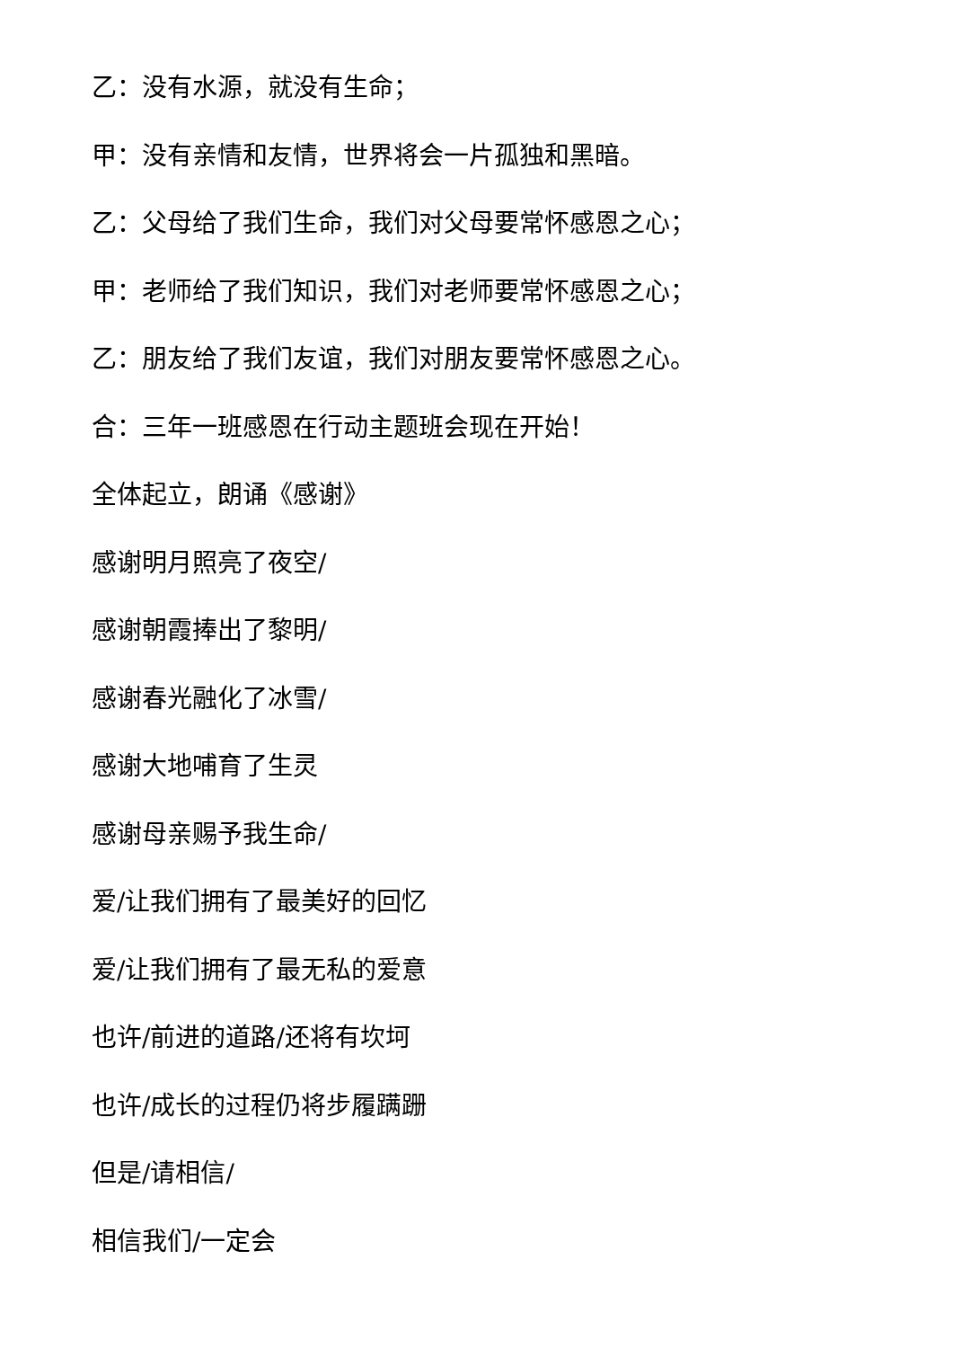乙：没有水源，就没有生命；
甲：没有亲情和友情，世界将会一片孤独和黑暗。
乙：父母给了我们生命，我们对父母要常怀感恩之心；
甲：老师给了我们知识，我们对老师要常怀感恩之心；
乙：朋友给了我们友谊，我们对朋友要常怀感恩之心。
合：三年一班感恩在行动主题班会现在开始！
全体起立，朗诵《感谢》
感谢明月照亮了夜空/
感谢朝霞捧出了黎明/
感谢春光融化了冰雪/
感谢大地哺育了生灵
感谢母亲赐予我生命/
爱/让我们拥有了最美好的回忆
爱/让我们拥有了最无私的爱意
也许/前进的道路/还将有坎坷
也许/成长的过程仍将步履蹒跚
但是/请相信/
相信我们/一定会